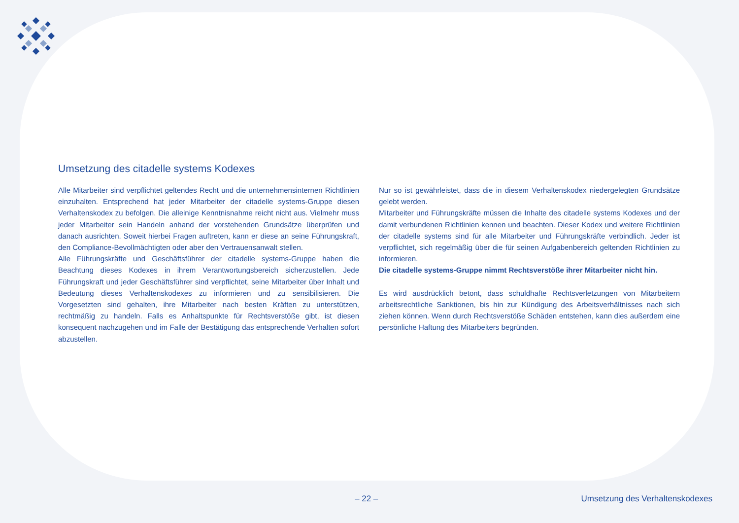Umsetzung des citadelle systems Kodexes
Alle Mitarbeiter sind verpflichtet geltendes Recht und die unternehmensinternen Richtlinien einzuhalten. Entsprechend hat jeder Mitarbeiter der citadelle systems-Gruppe diesen Verhaltenskodex zu befolgen. Die alleinige Kenntnisnahme reicht nicht aus. Vielmehr muss jeder Mitarbeiter sein Handeln anhand der vorstehenden Grundsätze überprüfen und danach ausrichten. Soweit hierbei Fragen auftreten, kann er diese an seine Führungskraft, den Compliance-Bevollmächtigten oder aber den Vertrauensanwalt stellen.
Alle Führungskräfte und Geschäftsführer der citadelle systems-Gruppe haben die Beachtung dieses Kodexes in ihrem Verantwortungsbereich sicherzustellen. Jede Führungskraft und jeder Geschäftsführer sind verpflichtet, seine Mitarbeiter über Inhalt und Bedeutung dieses Verhaltenskodexes zu informieren und zu sensibilisieren. Die Vorgesetzten sind gehalten, ihre Mitarbeiter nach besten Kräften zu unterstützen, rechtmäßig zu handeln. Falls es Anhaltspunkte für Rechtsverstöße gibt, ist diesen konsequent nachzugehen und im Falle der Bestätigung das entsprechende Verhalten sofort abzustellen.
Nur so ist gewährleistet, dass die in diesem Verhaltenskodex niedergelegten Grundsätze gelebt werden.
Mitarbeiter und Führungskräfte müssen die Inhalte des citadelle systems Kodexes und der damit verbundenen Richtlinien kennen und beachten. Dieser Kodex und weitere Richtlinien der citadelle systems sind für alle Mitarbeiter und Führungskräfte verbindlich. Jeder ist verpflichtet, sich regelmäßig über die für seinen Aufgabenbereich geltenden Richtlinien zu informieren.
Die citadelle systems-Gruppe nimmt Rechtsverstöße ihrer Mitarbeiter nicht hin.
Es wird ausdrücklich betont, dass schuldhafte Rechtsverletzungen von Mitarbeitern arbeitsrechtliche Sanktionen, bis hin zur Kündigung des Arbeitsverhältnisses nach sich ziehen können. Wenn durch Rechtsverstöße Schäden entstehen, kann dies außerdem eine persönliche Haftung des Mitarbeiters begründen.
– 22 – Umsetzung des Verhaltenskodexes